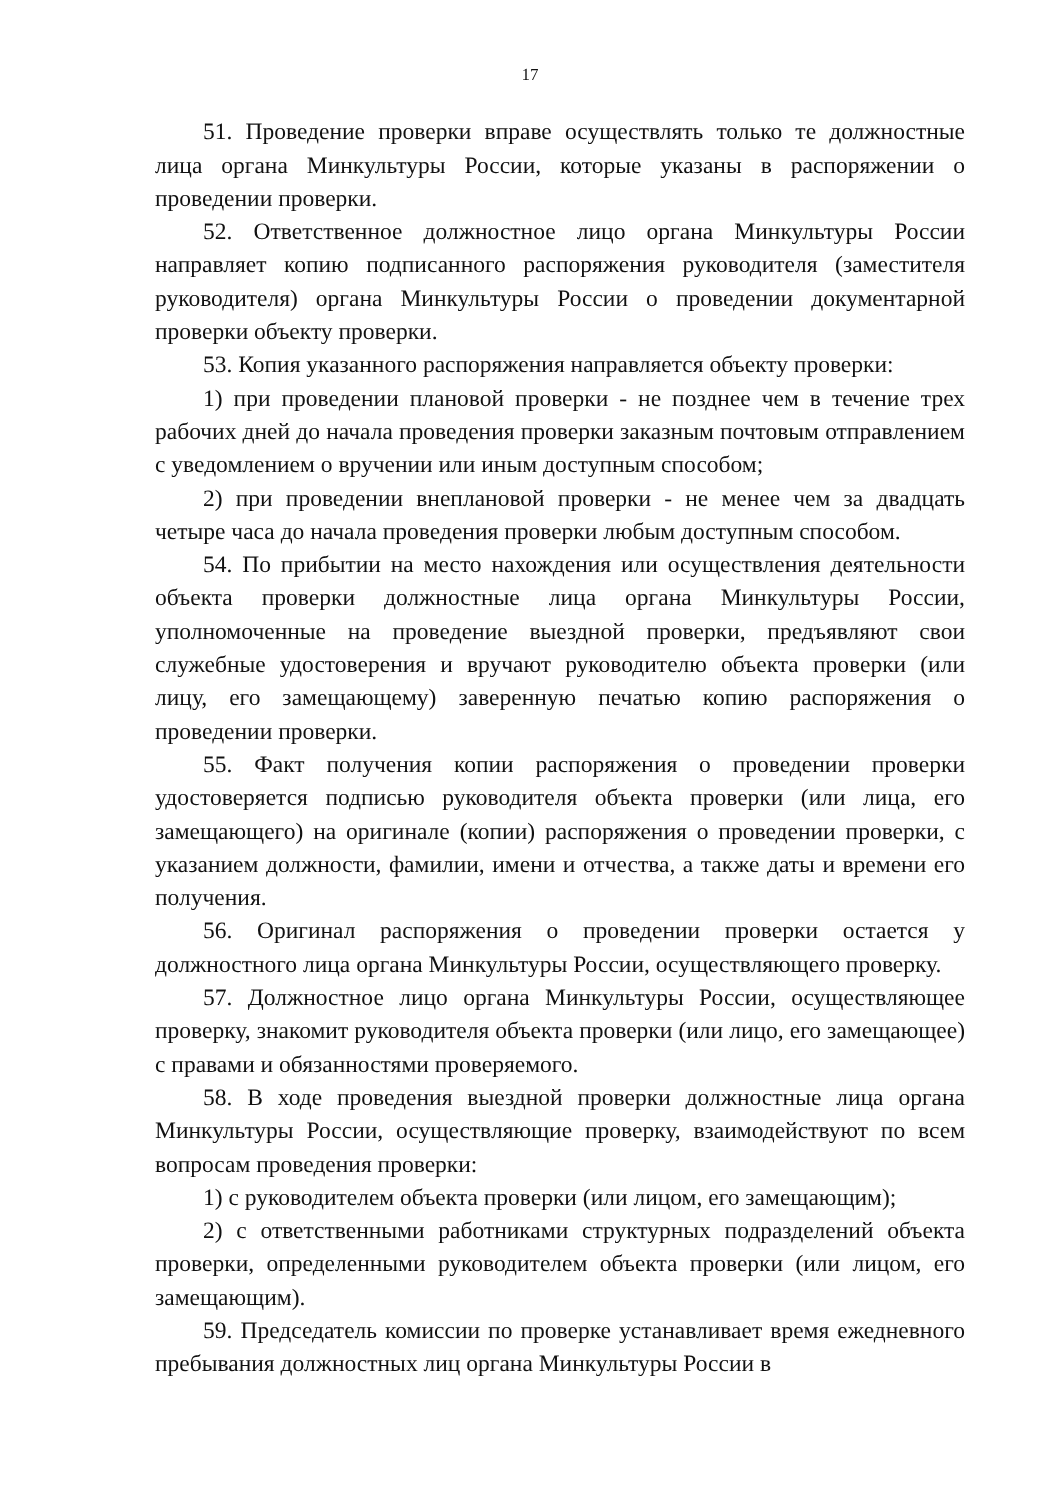17
51. Проведение проверки вправе осуществлять только те должностные лица органа Минкультуры России, которые указаны в распоряжении о проведении проверки.
52. Ответственное должностное лицо органа Минкультуры России направляет копию подписанного распоряжения руководителя (заместителя руководителя) органа Минкультуры России о проведении документарной проверки объекту проверки.
53. Копия указанного распоряжения направляется объекту проверки:
1) при проведении плановой проверки - не позднее чем в течение трех рабочих дней до начала проведения проверки заказным почтовым отправлением с уведомлением о вручении или иным доступным способом;
2) при проведении внеплановой проверки - не менее чем за двадцать четыре часа до начала проведения проверки любым доступным способом.
54. По прибытии на место нахождения или осуществления деятельности объекта проверки должностные лица органа Минкультуры России, уполномоченные на проведение выездной проверки, предъявляют свои служебные удостоверения и вручают руководителю объекта проверки (или лицу, его замещающему) заверенную печатью копию распоряжения о проведении проверки.
55. Факт получения копии распоряжения о проведении проверки удостоверяется подписью руководителя объекта проверки (или лица, его замещающего) на оригинале (копии) распоряжения о проведении проверки, с указанием должности, фамилии, имени и отчества, а также даты и времени его получения.
56. Оригинал распоряжения о проведении проверки остается у должностного лица органа Минкультуры России, осуществляющего проверку.
57. Должностное лицо органа Минкультуры России, осуществляющее проверку, знакомит руководителя объекта проверки (или лицо, его замещающее) с правами и обязанностями проверяемого.
58. В ходе проведения выездной проверки должностные лица органа Минкультуры России, осуществляющие проверку, взаимодействуют по всем вопросам проведения проверки:
1) с руководителем объекта проверки (или лицом, его замещающим);
2) с ответственными работниками структурных подразделений объекта проверки, определенными руководителем объекта проверки (или лицом, его замещающим).
59. Председатель комиссии по проверке устанавливает время ежедневного пребывания должностных лиц органа Минкультуры России в